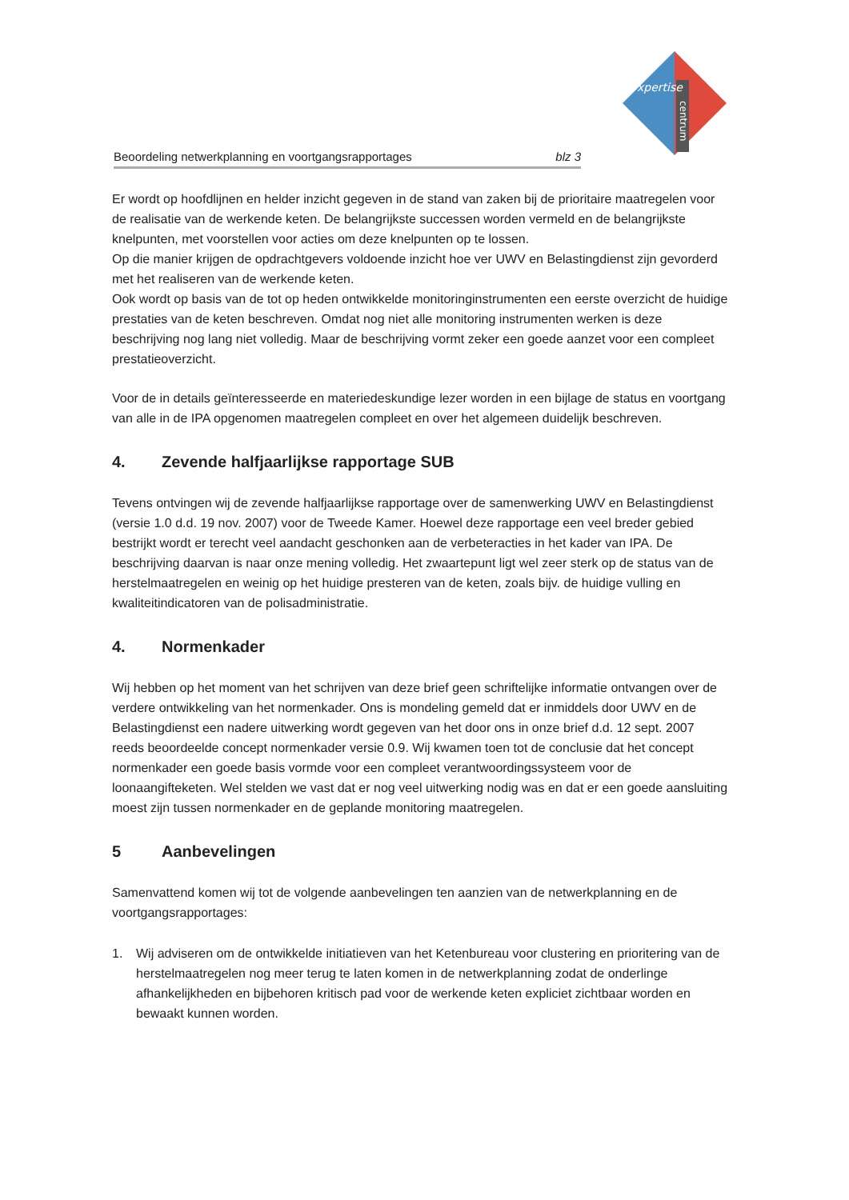xpertise
centrum
Beoordeling netwerkplanning en voortgangsrapportages blz 3
Er wordt op hoofdlijnen en helder inzicht gegeven in de stand van zaken bij de prioritaire maatregelen voor de realisatie van de werkende keten. De belangrijkste successen worden vermeld en de belangrijkste knelpunten, met voorstellen voor acties om deze knelpunten op te lossen.
Op die manier krijgen de opdrachtgevers voldoende inzicht hoe ver UWV en Belastingdienst zijn gevorderd met het realiseren van de werkende keten.
Ook wordt op basis van de tot op heden ontwikkelde monitoringinstrumenten een eerste overzicht de huidige prestaties van de keten beschreven. Omdat nog niet alle monitoring instrumenten werken is deze beschrijving nog lang niet volledig. Maar de beschrijving vormt zeker een goede aanzet voor een compleet prestatieoverzicht.
Voor de in details geïnteresseerde en materiedeskundige lezer worden in een bijlage de status en voortgang van alle in de IPA opgenomen maatregelen compleet en over het algemeen duidelijk beschreven.
4. Zevende halfjaarlijkse rapportage SUB
Tevens ontvingen wij de zevende halfjaarlijkse rapportage over de samenwerking UWV en Belastingdienst (versie 1.0 d.d. 19 nov. 2007) voor de Tweede Kamer. Hoewel deze rapportage een veel breder gebied bestrijkt wordt er terecht veel aandacht geschonken aan de verbeteracties in het kader van IPA. De beschrijving daarvan is naar onze mening volledig. Het zwaartepunt ligt wel zeer sterk op de status van de herstelmaatregelen en weinig op het huidige presteren van de keten, zoals bijv. de huidige vulling en kwaliteitindicatoren van de polisadministratie.
4. Normenkader
Wij hebben op het moment van het schrijven van deze brief geen schriftelijke informatie ontvangen over de verdere ontwikkeling van het normenkader. Ons is mondeling gemeld dat er inmiddels door UWV en de Belastingdienst een nadere uitwerking wordt gegeven van het door ons in onze brief d.d. 12 sept. 2007 reeds beoordeelde concept normenkader versie 0.9. Wij kwamen toen tot de conclusie dat het concept normenkader een goede basis vormde voor een compleet verantwoordingssysteem voor de loonaangifteketen. Wel stelden we vast dat er nog veel uitwerking nodig was en dat er een goede aansluiting moest zijn tussen normenkader en de geplande monitoring maatregelen.
5 Aanbevelingen
Samenvattend komen wij tot de volgende aanbevelingen ten aanzien van de netwerkplanning en de voortgangsrapportages:
1. Wij adviseren om de ontwikkelde initiatieven van het Ketenbureau voor clustering en prioritering van de herstelmaatregelen nog meer terug te laten komen in de netwerkplanning zodat de onderlinge afhankelijkheden en bijbehoren kritisch pad voor de werkende keten expliciet zichtbaar worden en bewaakt kunnen worden.